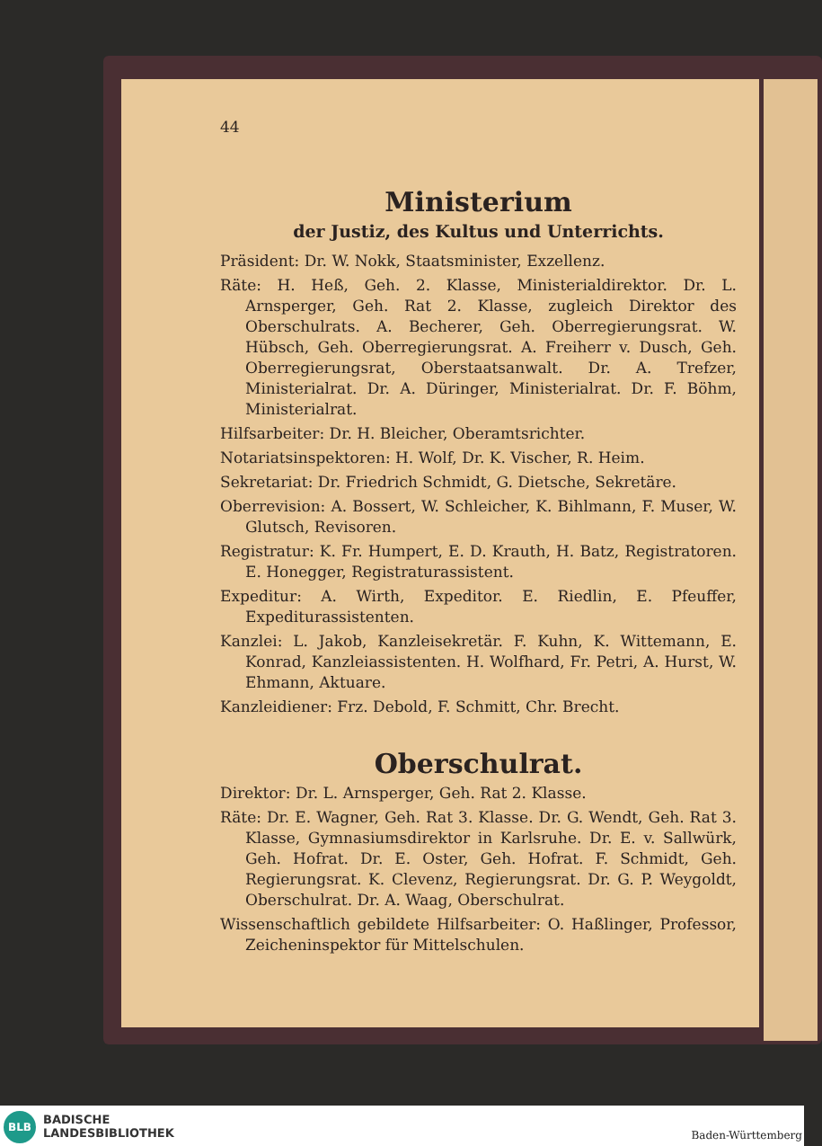44
Ministerium
der Justiz, des Kultus und Unterrichts.
Präsident: Dr. W. Nokk, Staatsminister, Exzellenz.
Räte: H. Heß, Geh. 2. Klasse, Ministerialdirektor. Dr. L. Arnsperger, Geh. Rat 2. Klasse, zugleich Direktor des Oberschulrats. A. Becherer, Geh. Oberregierungsrat. W. Hübsch, Geh. Oberregierungsrat. A. Freiherr v. Dusch, Geh. Oberregierungsrat, Oberstaatsanwalt. Dr. A. Trefzer, Ministerialrat. Dr. A. Düringer, Ministerialrat. Dr. F. Böhm, Ministerialrat.
Hilfsarbeiter: Dr. H. Bleicher, Oberamtsrichter.
Notariatsinspektoren: H. Wolf, Dr. K. Vischer, R. Heim.
Sekretariat: Dr. Friedrich Schmidt, G. Dietsche, Sekretäre.
Oberrevision: A. Bossert, W. Schleicher, K. Bihlmann, F. Muser, W. Glutsch, Revisoren.
Registratur: K. Fr. Humpert, E. D. Krauth, H. Batz, Registratoren. E. Honegger, Registraturassistent.
Expeditur: A. Wirth, Expeditor. E. Riedlin, E. Pfeuffer, Expediturassistenten.
Kanzlei: L. Jakob, Kanzleisekretär. F. Kuhn, K. Wittemann, E. Konrad, Kanzleiassistenten. H. Wolfhard, Fr. Petri, A. Hurst, W. Ehmann, Aktuare.
Kanzleidiener: Frz. Debold, F. Schmitt, Chr. Brecht.
Oberschulrat.
Direktor: Dr. L. Arnsperger, Geh. Rat 2. Klasse.
Räte: Dr. E. Wagner, Geh. Rat 3. Klasse. Dr. G. Wendt, Geh. Rat 3. Klasse, Gymnasiumsdirektor in Karlsruhe. Dr. E. v. Sallwürk, Geh. Hofrat. Dr. E. Oster, Geh. Hofrat. F. Schmidt, Geh. Regierungsrat. K. Clevenz, Regierungsrat. Dr. G. P. Weygoldt, Oberschulrat. Dr. A. Waag, Oberschulrat.
Wissenschaftlich gebildete Hilfsarbeiter: O. Haßlinger, Professor, Zeicheninspektor für Mittelschulen.
BLB
BADISCHE
LANDESBIBLIOTHEK
Baden-Württemberg